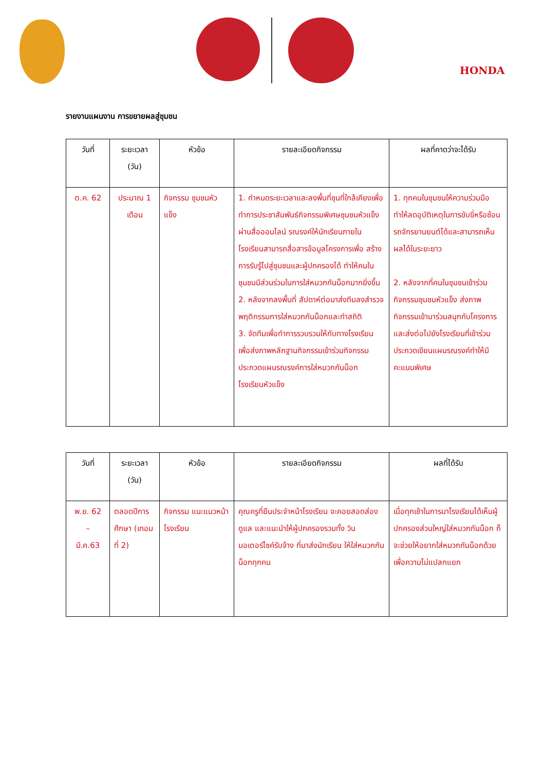HONDA
รายงานแผนงาน การขยายผลสู่ชุมชน
| วันที่ | ระยะเวลา (วัน) | หัวข้อ | รายละเอียดกิจกรรม | ผลที่คาดว่าจะได้รับ |
| --- | --- | --- | --- | --- |
| ต.ค. 62 | ประมาณ 1 เดือน | กิจกรรม ชุมชนหัวแข็ง | 1. กำหนดระยะเวลาและลงพื้นที่ชุนที่ใกล้เคียงเพื่อทำการประชาสัมพันธ์กิจกรรมพิเศษชุมชนหัวแข็ง ผ่านสื่อออนไลน์ รณรงค์ให้นักเรียนภายในโรงเรียนสามารถสื่อสารข้อมูลโครงการเพื่อ สร้างการรับรู้ไปสู่ชุมชนและผู้ปกครองได้ ทำให้คนในชุมชนมีส่วนร่วมในการใส่หมวกกันน็อกมากยิ่งขึ้น 2. หลังจากลงพื้นที่ สัปดาห์ต่อมาส่งทีมลงสำรวจพฤติกรรมการใส่หมวกกันน็อกและทำสถิติ 3. จัดทีมเพื่อทำการรวบรวมให้กับทางโรงเรียน เพื่อส่งภาพหลักฐานกิจกรรมเข้าร่วมกิจกรรมประกวดแผนรณรงค์การใส่หมวกกันน็อก โรงเรียนหัวแข็ง | 1. ทุกคนในชุมชนให้ความร่วมมือทำให้ลดอุบัติเหตุในการขับขี่หรือซ้อน รถจักรยานยนต์ได้และสามารถเห็นผลได้ในระยะยาว 2. หลังจากที่คนในชุมชนเข้าร่วมกิจกรรมชุมชนหัวแข็ง ส่งภาพกิจกรรมเข้ามาร่วมสนุกกับโครงการและส่งต่อไปยังโรงเรียนที่เข้าร่วมประกวดเขียนแผนรณรงค์ทำให้มีคะแนนพิเศษ |
| วันที่ | ระยะเวลา (วัน) | หัวข้อ | รายละเอียดกิจกรรม | ผลที่ได้รับ |
| --- | --- | --- | --- | --- |
| พ.ย. 62 – มี.ค.63 | ตลอดปีการศึกษา (เทอมที่ 2) | กิจกรรม แนะแนวหน้าโรงเรียน | คุณครูที่ยืนประจำหน้าโรงเรียน จะคอยสอดส่องดูแล และแนะนำให้ผู้ปกครองรวมทั้ง วินมอเตอร์ไซค์รับจ้าง ที่มาส่งนักเรียน ให้ใส่หมวกกันน็อกทุกคน | เมื่อทุกเช้าในการมาโรงเรียนได้เห็นผู้ปกครองส่วนใหญ่ใส่หมวกกันน็อก ก็จะช่วยให้อยากใส่หมวกกันน็อกด้วย เพื่อความไม่แปลกแยก |